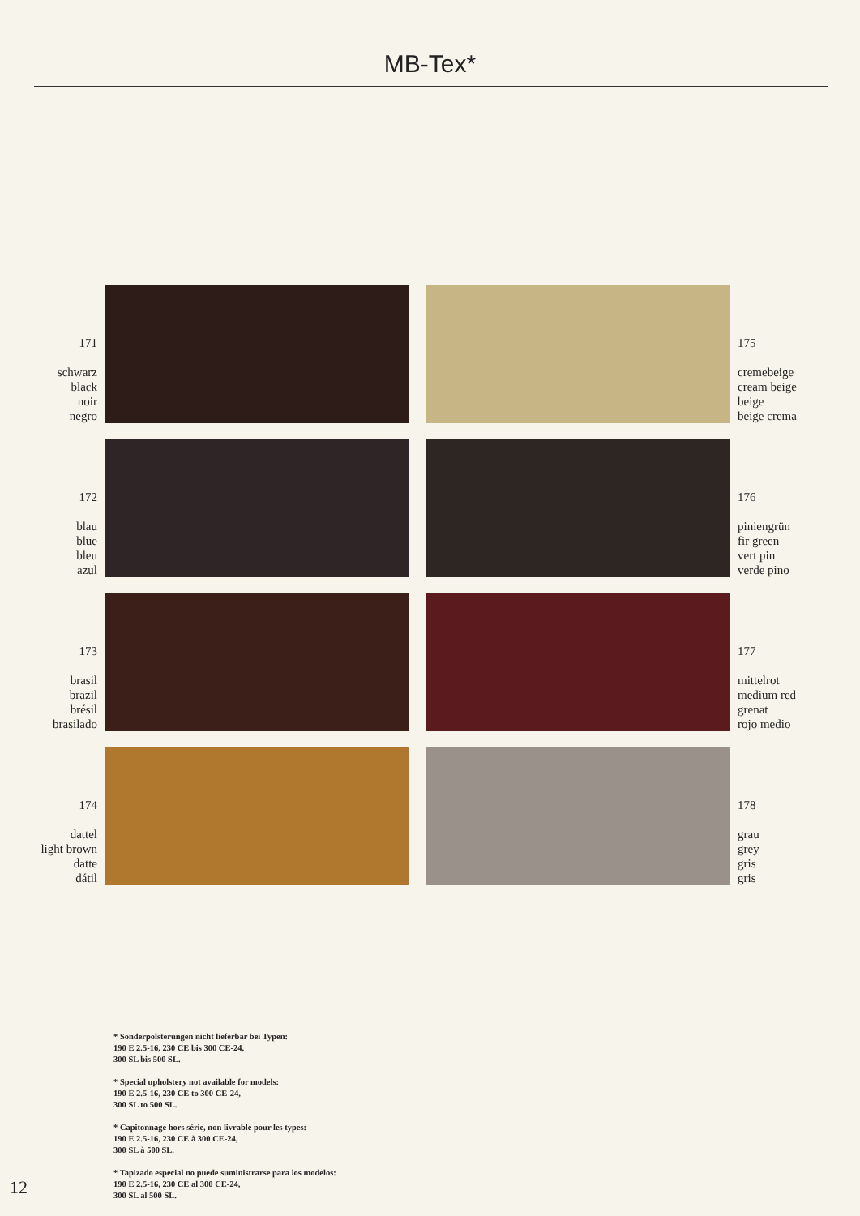MB-Tex*
171
schwarz
black
noir
negro
175
cremebeige
cream beige
beige
beige crema
172
blau
blue
bleu
azul
176
piniengrün
fir green
vert pin
verde pino
173
brasil
brazil
brésil
brasilado
177
mittelrot
medium red
grenat
rojo medio
174
dattel
light brown
datte
dátil
178
grau
grey
gris
gris
* Sonderpolsterungen nicht lieferbar bei Typen:
190 E 2.5-16, 230 CE bis 300 CE-24,
300 SL bis 500 SL.
* Special upholstery not available for models:
190 E 2.5-16, 230 CE to 300 CE-24,
300 SL to 500 SL.
* Capitonnage hors série, non livrable pour les types:
190 E 2.5-16, 230 CE à 300 CE-24,
300 SL à 500 SL.
* Tapizado especial no puede suministrarse para los modelos:
190 E 2.5-16, 230 CE al 300 CE-24,
300 SL al 500 SL.
12